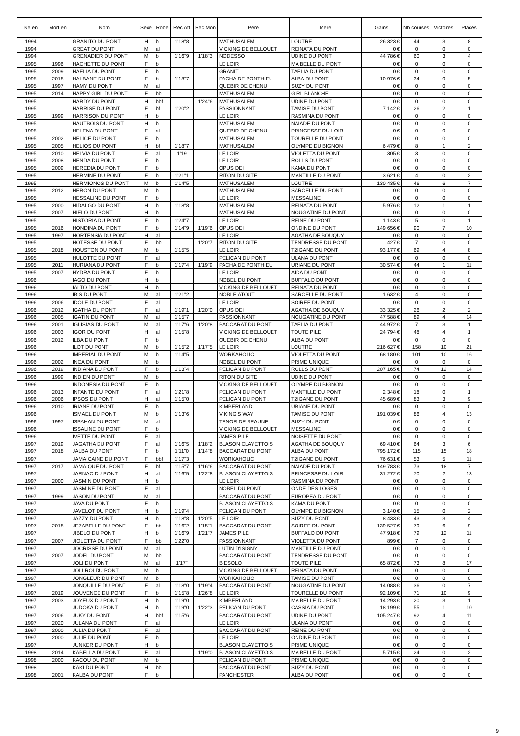| Né en | Mort en | Nom | Sexe | Robe | Rec Att | Rec Mon | Père | Mère | Gains | Nb courses | Victoires | Places |
| --- | --- | --- | --- | --- | --- | --- | --- | --- | --- | --- | --- | --- |
| 1994 | | GRANITO DU PONT | H | b | 1'18"8 | | MATHUSALEM | LOUTRE | 26 323 € | 44 | 3 | 8 |
| 1994 | | GREAT DU PONT | M | al | | | VICKING DE BELLOUET | REINATA DU PONT | 0 € | 0 | 0 | 0 |
| 1994 | | GRENADIER DU PONT | M | b | 1'16"9 | 1'18"3 | NODESSO | UDINE DU PONT | 44 786 € | 60 | 3 | 4 |
| 1995 | 1996 | HACHETTE DU PONT | F | b | | | LE LOIR | MA BELLE DU PONT | 0 € | 0 | 0 | 0 |
| 1995 | 2009 | HAELIA DU PONT | F | b | | | GRANIT | TAELIA DU PONT | 0 € | 0 | 0 | 0 |
| 1995 | 2018 | HALBANE DU PONT | F | b | 1'18"7 | | PACHA DE PONTHIEU | ALBA DU PONT | 10 976 € | 34 | 0 | 5 |
| 1995 | 1997 | HAMY DU PONT | M | al | | | QUEBIR DE CHENU | SUZY DU PONT | 0 € | 0 | 0 | 0 |
| 1995 | 2014 | HAPPY GIRL DU PONT | F | bb | | | MATHUSALEM | GIRL BLANCHE | 0 € | 0 | 0 | 0 |
| 1995 | | HARDY DU PONT | H | bbf | | 1'24"6 | MATHUSALEM | UDINE DU PONT | 0 € | 0 | 0 | 0 |
| 1995 | | HARRISE DU PONT | F | bf | 1'20"2 | | PASSIONNANT | TAMISE DU PONT | 7 142 € | 26 | 2 | 1 |
| 1995 | 1999 | HARRISON DU PONT | H | b | | | LE LOIR | RASMINA DU PONT | 0 € | 0 | 0 | 0 |
| 1995 | | HAUTBOIS DU PONT | H | b | | | MATHUSALEM | NAIADE DU PONT | 0 € | 0 | 0 | 0 |
| 1995 | | HELENA DU PONT | F | al | | | QUEBIR DE CHENU | PRINCESSE DU LOIR | 0 € | 0 | 0 | 0 |
| 1995 | 2002 | HELICE DU PONT | F | b | | | MATHUSALEM | TOURELLE DU PONT | 0 € | 0 | 0 | 0 |
| 1995 | 2005 | HELIOS DU PONT | H | bf | 1'18"7 | | MATHUSALEM | OLYMPE DU BIGNON | 6 479 € | 8 | 1 | 2 |
| 1995 | 2010 | HELVIA DU PONT | F | al | 1'19 | | LE LOIR | VIOLETTA DU PONT | 305 € | 3 | 0 | 0 |
| 1995 | 2008 | HENDA DU PONT | F | b | | | LE LOIR | ROLLS DU PONT | 0 € | 0 | 0 | 0 |
| 1995 | 2009 | HEREDIA DU PONT | F | b | | | OPUS DEI | KAMA DU PONT | 0 € | 0 | 0 | 0 |
| 1995 | | HERMINE DU PONT | F | b | 1'21"1 | | RITON DU GITE | MANTILLE DU PONT | 3 621 € | 4 | 0 | 2 |
| 1995 | | HERMIONOS DU PONT | M | b | 1'14"5 | | MATHUSALEM | LOUTRE | 130 435 € | 46 | 6 | 7 |
| 1995 | 2012 | HERON DU PONT | M | b | | | MATHUSALEM | SARCELLE DU PONT | 0 € | 0 | 0 | 0 |
| 1995 | | HESSALINE DU PONT | F | b | | | LE LOIR | MESSALINE | 0 € | 0 | 0 | 0 |
| 1995 | 2000 | HIDALGO DU PONT | H | b | 1'18"8 | | MATHUSALEM | REINATA DU PONT | 5 976 € | 12 | 1 | 1 |
| 1995 | 2007 | HIELO DU PONT | H | b | | | MATHUSALEM | NOUGATINE DU PONT | 0 € | 0 | 0 | 0 |
| 1995 | | HISTORIA DU PONT | F | b | 1'24"7 | | LE LOIR | REINE DU PONT | 1 143 € | 5 | 0 | 1 |
| 1995 | 2016 | HONDINA DU PONT | F | b | 1'14"9 | 1'19"6 | OPUS DEI | ONDINE DU PONT | 149 656 € | 90 | 7 | 10 |
| 1995 | 1997 | HORTENSIA DU PONT | H | al | | | LE LOIR | AGATHA DE BOUQUY | 0 € | 0 | 0 | 0 |
| 1995 | | HOTESSE DU PONT | F | bb | | 1'20"7 | RITON DU GITE | TENDRESSE DU PONT | 427 € | 7 | 0 | 0 |
| 1995 | 2018 | HOUSTON DU PONT | M | b | 1'15"5 | | LE LOIR | TZIGANE DU PONT | 93 177 € | 69 | 4 | 8 |
| 1995 | | HULOTTE DU PONT | F | al | | | PELICAN DU PONT | ULANA DU PONT | 0 € | 0 | 0 | 0 |
| 1995 | 2011 | HURIANA DU PONT | F | b | 1'17"4 | 1'19"9 | PACHA DE PONTHIEU | URIANE DU PONT | 30 574 € | 44 | 1 | 11 |
| 1995 | 2007 | HYDRA DU PONT | F | b | | | LE LOIR | AIDA DU PONT | 0 € | 0 | 0 | 0 |
| 1996 | | IAGO DU PONT | H | b | | | NOBEL DU PONT | BUFFALO DU PONT | 0 € | 0 | 0 | 0 |
| 1996 | | IALTO DU PONT | H | b | | | VICKING DE BELLOUET | REINATA DU PONT | 0 € | 0 | 0 | 0 |
| 1996 | | IBIS DU PONT | M | al | 1'21"2 | | NOBLE ATOUT | SARCELLE DU PONT | 1 632 € | 4 | 0 | 0 |
| 1996 | 2006 | IDOLE DU PONT | F | al | | | LE LOIR | SOIREE DU PONT | 0 € | 0 | 0 | 0 |
| 1996 | 2012 | IGATHA DU PONT | F | al | 1'19"1 | 1'20"0 | OPUS DEI | AGATHA DE BOUQUY | 33 325 € | 26 | 2 | 2 |
| 1996 | 2005 | IGATIN DU PONT | M | al | 1'15"7 | | PASSIONNANT | NOUGATINE DU PONT | 47 588 € | 89 | 4 | 14 |
| 1996 | 2001 | IGLISIAS DU PONT | M | al | 1'17"6 | 1'20"8 | BACCARAT DU PONT | TAELIA DU PONT | 44 972 € | 7 | 3 | 1 |
| 1996 | 2003 | IGOR DU PONT | H | al | 1'15"8 | | VICKING DE BELLOUET | TOUTE PILE | 24 794 € | 48 | 4 | 1 |
| 1996 | 2012 | ILBA DU PONT | F | b | | | QUEBIR DE CHENU | ALBA DU PONT | 0 € | 0 | 0 | 0 |
| 1996 | | ILOT DU PONT | M | b | 1'15"2 | 1'17"5 | LE LOIR | LOUTRE | 216 627 € | 158 | 10 | 21 |
| 1996 | | IMPERIAL DU PONT | M | b | 1'14"5 | | WORKAHOLIC | VIOLETTA DU PONT | 68 180 € | 101 | 10 | 16 |
| 1996 | 2002 | INCA DU PONT | M | b | | | NOBEL DU PONT | PRIME UNIQUE | 0 € | 0 | 0 | 0 |
| 1996 | 2019 | INDIANA DU PONT | F | b | 1'13"4 | | PELICAN DU PONT | ROLLS DU PONT | 207 165 € | 74 | 12 | 14 |
| 1996 | 1999 | INDIEN DU PONT | M | b | | | RITON DU GITE | UDINE DU PONT | 0 € | 0 | 0 | 0 |
| 1996 | | INDONESIA DU PONT | F | b | | | VICKING DE BELLOUET | OLYMPE DU BIGNON | 0 € | 0 | 0 | 0 |
| 1996 | 2013 | INFANTE DU PONT | F | al | 1'21"8 | | PELICAN DU PONT | MANTILLE DU PONT | 2 348 € | 18 | 0 | 1 |
| 1996 | 2006 | IPSOS DU PONT | H | al | 1'15"0 | | PELICAN DU PONT | TZIGANE DU PONT | 45 689 € | 83 | 3 | 9 |
| 1996 | 2010 | IRIANE DU PONT | F | b | | | KIMBERLAND | URIANE DU PONT | 0 € | 0 | 0 | 0 |
| 1996 | | ISMAEL DU PONT | M | b | 1'13"6 | | VIKING'S WAY | TAMISE DU PONT | 191 039 € | 86 | 4 | 13 |
| 1996 | 1997 | ISPAHAN DU PONT | M | al | | | TENOR DE BEAUNE | SUZY DU PONT | 0 € | 0 | 0 | 0 |
| 1996 | | ISSALINE DU PONT | F | b | | | VICKING DE BELLOUET | MESSALINE | 0 € | 0 | 0 | 0 |
| 1996 | | IVETTE DU PONT | F | al | | | JAMES PILE | NOISETTE DU PONT | 0 € | 0 | 0 | 0 |
| 1997 | 2019 | JAGATHA DU PONT | F | al | 1'16"5 | 1'18"2 | BLASON CLAYETTOIS | AGATHA DE BOUQUY | 69 410 € | 64 | 3 | 6 |
| 1997 | 2018 | JALBA DU PONT | F | b | 1'11"0 | 1'14"8 | BACCARAT DU PONT | ALBA DU PONT | 795 172 € | 115 | 15 | 18 |
| 1997 | | JAMAICAINE DU PONT | F | bbf | 1'17"3 | | WORKAHOLIC | TZIGANE DU PONT | 76 631 € | 53 | 5 | 11 |
| 1997 | 2017 | JAMAIQUE DU PONT | F | bf | 1'15"7 | 1'16"6 | BACCARAT DU PONT | NAIADE DU PONT | 149 783 € | 73 | 18 | 7 |
| 1997 | | JARNAC DU PONT | H | al | 1'16"5 | 1'22"8 | BLASON CLAYETTOIS | PRINCESSE DU LOIR | 31 272 € | 70 | 2 | 13 |
| 1997 | 2000 | JASMIN DU PONT | H | b | | | LE LOIR | RASMINA DU PONT | 0 € | 0 | 0 | 0 |
| 1997 | | JASMINE DU PONT | F | al | | | NOBEL DU PONT | ONDE DES LOGES | 0 € | 0 | 0 | 0 |
| 1997 | 1999 | JASON DU PONT | M | al | | | BACCARAT DU PONT | EUROPEA DU PONT | 0 € | 0 | 0 | 0 |
| 1997 | | JAVA DU PONT | F | b | | | BLASON CLAYETTOIS | KAMA DU PONT | 0 € | 0 | 0 | 0 |
| 1997 | | JAVELOT DU PONT | H | b | 1'19"4 | | PELICAN DU PONT | OLYMPE DU BIGNON | 3 140 € | 15 | 0 | 2 |
| 1997 | | JAZZY DU PONT | H | b | 1'18"8 | 1'20"5 | LE LOIR | SUZY DU PONT | 8 433 € | 43 | 3 | 4 |
| 1997 | 2018 | JEZABELLE DU PONT | F | bb | 1'16"2 | 1'15"1 | BACCARAT DU PONT | SOIREE DU PONT | 139 527 € | 79 | 6 | 9 |
| 1997 | | JIBELO DU PONT | H | b | 1'16"9 | 1'21"7 | JAMES PILE | BUFFALO DU PONT | 47 918 € | 79 | 12 | 11 |
| 1997 | 2007 | JIOLETTA DU PONT | F | bb | 1'22"0 | | PASSIONNANT | VIOLETTA DU PONT | 899 € | 7 | 0 | 0 |
| 1997 | | JOCRISSE DU PONT | M | al | | | LUTIN D'ISIGNY | MANTILLE DU PONT | 0 € | 0 | 0 | 0 |
| 1997 | 2007 | JODEL DU PONT | M | bb | | | BACCARAT DU PONT | TENDRESSE DU PONT | 0 € | 0 | 0 | 0 |
| 1997 | | JOLI DU PONT | M | al | 1'17" | | BIESOLO | TOUTE PILE | 65 872 € | 73 | 8 | 17 |
| 1997 | | JOLI ROI DU PONT | M | b | | | VICKING DE BELLOUET | REINATA DU PONT | 0 € | 0 | 0 | 0 |
| 1997 | | JONGLEUR DU PONT | M | b | | | WORKAHOLIC | TAMISE DU PONT | 0 € | 0 | 0 | 0 |
| 1997 | | JONQUILLE DU PONT | F | al | 1'18"0 | 1'19"4 | BACCARAT DU PONT | NOUGATINE DU PONT | 14 088 € | 36 | 0 | 7 |
| 1997 | 2019 | JOUVENCE DU PONT | F | b | 1'15"8 | 1'26"8 | LE LOIR | TOURELLE DU PONT | 92 109 € | 71 | 10 | 9 |
| 1997 | 2003 | JOYEUX DU PONT | H | b | 1'19"0 | | KIMBERLAND | MA BELLE DU PONT | 14 293 € | 20 | 3 | 1 |
| 1997 | | JUDOKA DU PONT | H | b | 1'19"0 | 1'22"3 | PELICAN DU PONT | CASSIA DU PONT | 18 199 € | 55 | 1 | 10 |
| 1997 | 2006 | JUKY DU PONT | H | bbf | 1'15"6 | | BACCARAT DU PONT | UDINE DU PONT | 105 247 € | 92 | 4 | 11 |
| 1997 | 2020 | JULANA DU PONT | F | al | | | LE LOIR | ULANA DU PONT | 0 € | 0 | 0 | 0 |
| 1997 | 2000 | JULIA DU PONT | F | al | | | BACCARAT DU PONT | REINE DU PONT | 0 € | 0 | 0 | 0 |
| 1997 | 2000 | JULIE DU PONT | F | b | | | LE LOIR | ONDINE DU PONT | 0 € | 0 | 0 | 0 |
| 1997 | | JUNKER DU PONT | H | b | | | BLASON CLAYETTOIS | PRIME UNIQUE | 0 € | 0 | 0 | 0 |
| 1998 | 2014 | KABELLA DU PONT | F | al | | 1'19"0 | BLASON CLAYETTOIS | MA BELLE DU PONT | 5 715 € | 24 | 0 | 2 |
| 1998 | 2000 | KACOU DU PONT | M | b | | | PELICAN DU PONT | PRIME UNIQUE | 0 € | 0 | 0 | 0 |
| 1998 | | KAKI DU PONT | H | bb | | | BACCARAT DU PONT | SUZY DU PONT | 0 € | 0 | 0 | 0 |
| 1998 | 2001 | KALBA DU PONT | F | b | | | PANCHESTER | ALBA DU PONT | 0 € | 0 | 0 | 0 |
9